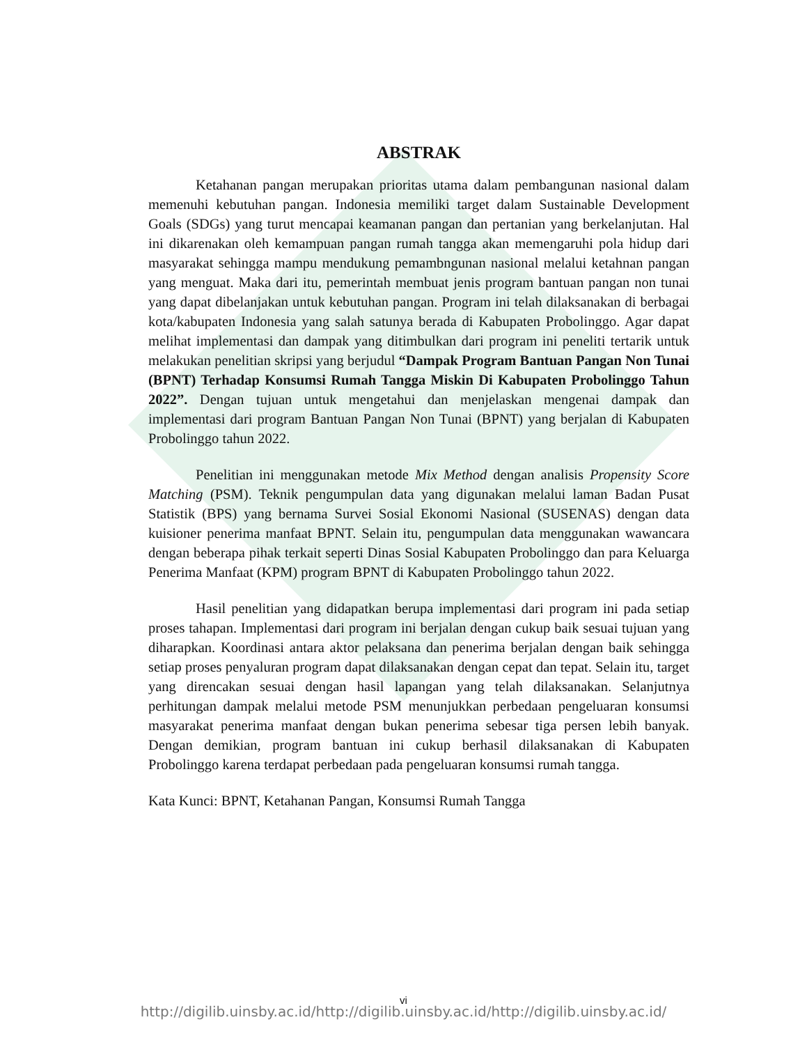ABSTRAK
Ketahanan pangan merupakan prioritas utama dalam pembangunan nasional dalam memenuhi kebutuhan pangan. Indonesia memiliki target dalam Sustainable Development Goals (SDGs) yang turut mencapai keamanan pangan dan pertanian yang berkelanjutan. Hal ini dikarenakan oleh kemampuan pangan rumah tangga akan memengaruhi pola hidup dari masyarakat sehingga mampu mendukung pemambngunan nasional melalui ketahnan pangan yang menguat. Maka dari itu, pemerintah membuat jenis program bantuan pangan non tunai yang dapat dibelanjakan untuk kebutuhan pangan. Program ini telah dilaksanakan di berbagai kota/kabupaten Indonesia yang salah satunya berada di Kabupaten Probolinggo. Agar dapat melihat implementasi dan dampak yang ditimbulkan dari program ini peneliti tertarik untuk melakukan penelitian skripsi yang berjudul “Dampak Program Bantuan Pangan Non Tunai (BPNT) Terhadap Konsumsi Rumah Tangga Miskin Di Kabupaten Probolinggo Tahun 2022”. Dengan tujuan untuk mengetahui dan menjelaskan mengenai dampak dan implementasi dari program Bantuan Pangan Non Tunai (BPNT) yang berjalan di Kabupaten Probolinggo tahun 2022.
Penelitian ini menggunakan metode Mix Method dengan analisis Propensity Score Matching (PSM). Teknik pengumpulan data yang digunakan melalui laman Badan Pusat Statistik (BPS) yang bernama Survei Sosial Ekonomi Nasional (SUSENAS) dengan data kuisioner penerima manfaat BPNT. Selain itu, pengumpulan data menggunakan wawancara dengan beberapa pihak terkait seperti Dinas Sosial Kabupaten Probolinggo dan para Keluarga Penerima Manfaat (KPM) program BPNT di Kabupaten Probolinggo tahun 2022.
Hasil penelitian yang didapatkan berupa implementasi dari program ini pada setiap proses tahapan. Implementasi dari program ini berjalan dengan cukup baik sesuai tujuan yang diharapkan. Koordinasi antara aktor pelaksana dan penerima berjalan dengan baik sehingga setiap proses penyaluran program dapat dilaksanakan dengan cepat dan tepat. Selain itu, target yang direncakan sesuai dengan hasil lapangan yang telah dilaksanakan. Selanjutnya perhitungan dampak melalui metode PSM menunjukkan perbedaan pengeluaran konsumsi masyarakat penerima manfaat dengan bukan penerima sebesar tiga persen lebih banyak. Dengan demikian, program bantuan ini cukup berhasil dilaksanakan di Kabupaten Probolinggo karena terdapat perbedaan pada pengeluaran konsumsi rumah tangga.
Kata Kunci: BPNT, Ketahanan Pangan, Konsumsi Rumah Tangga
vi
http://digilib.uinsby.ac.id/http://digilib.uinsby.ac.id/http://digilib.uinsby.ac.id/